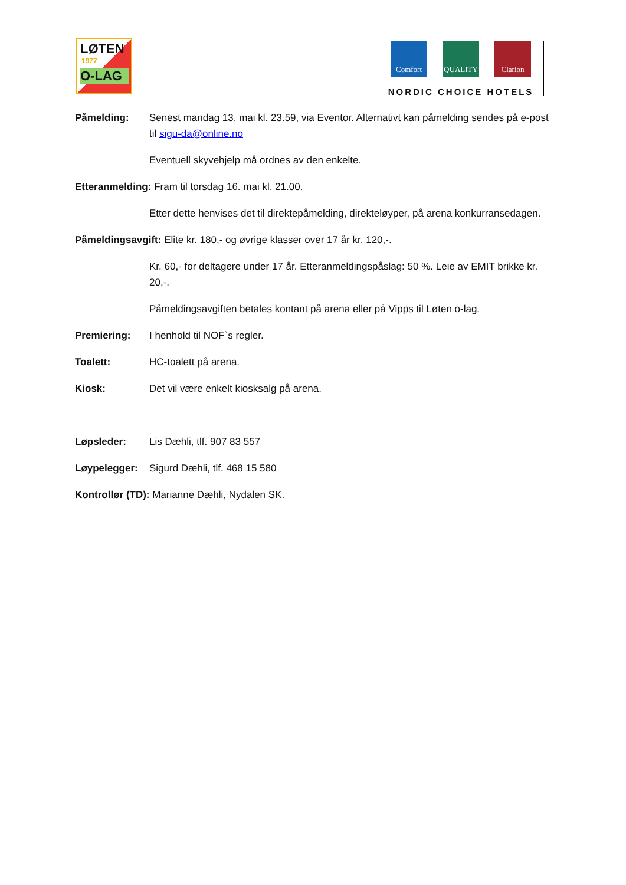LØTEN
1977
O-LAG
Comfort QUALITY Clarion
NORDIC CHOICE HOTELS
Påmelding: Senest mandag 13. mai kl. 23.59, via Eventor. Alternativt kan påmelding sendes på e-post til sigu-da@online.no
Eventuell skyvehjelp må ordnes av den enkelte.
Etteranmelding: Fram til torsdag 16. mai kl. 21.00.
Etter dette henvises det til direktepåmelding, direkteløyper, på arena konkurransedagen.
Påmeldingsavgift: Elite kr. 180,- og øvrige klasser over 17 år kr. 120,-.
Kr. 60,- for deltagere under 17 år. Etteranmeldingspåslag: 50 %. Leie av EMIT brikke kr. 20,-.
Påmeldingsavgiften betales kontant på arena eller på Vipps til Løten o-lag.
Premiering: I henhold til NOF`s regler.
Toalett: HC-toalett på arena.
Kiosk: Det vil være enkelt kiosksalg på arena.
Løpsleder: Lis Dæhli, tlf. 907 83 557
Løypelegger: Sigurd Dæhli, tlf. 468 15 580
Kontrollør (TD): Marianne Dæhli, Nydalen SK.